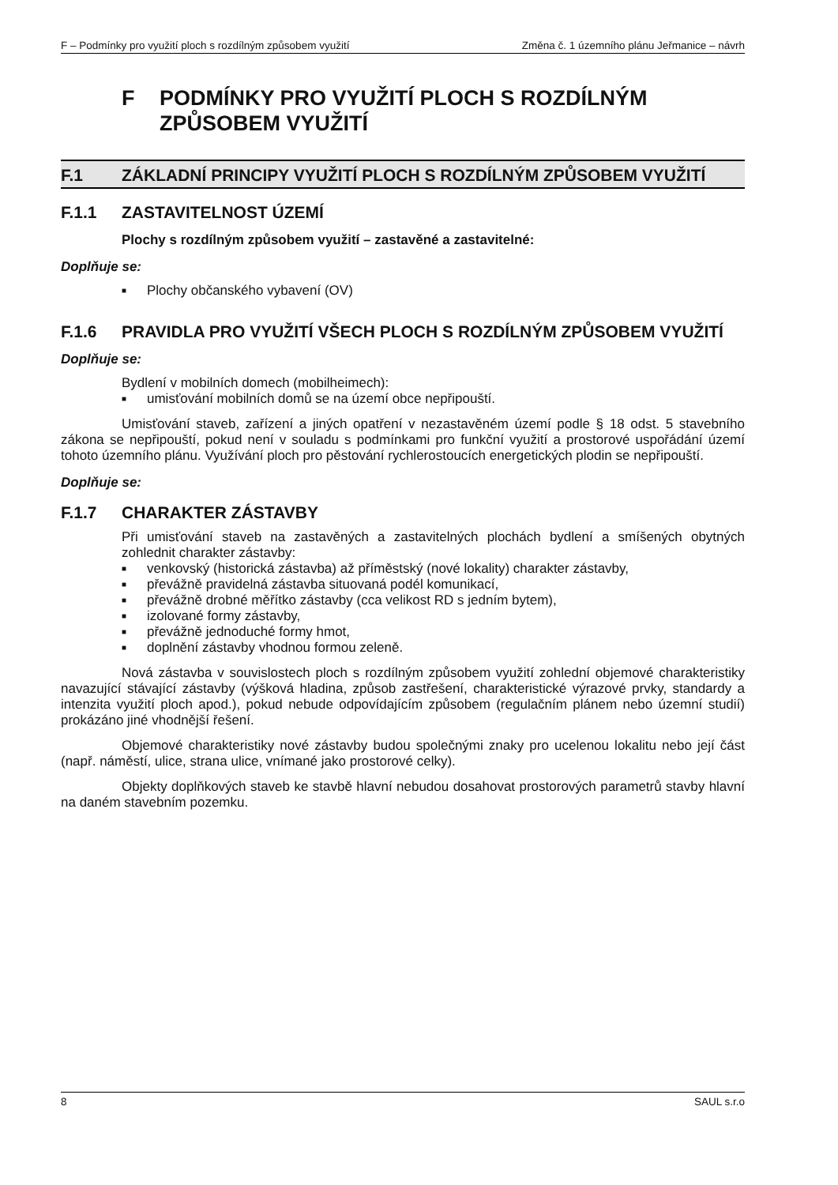F – Podmínky pro využití ploch s rozdílným způsobem využití Změna č. 1 územního plánu Jeřmanice – návrh
F PODMÍNKY PRO VYUŽITÍ PLOCH S ROZDÍLNÝM ZPŮSOBEM VYUŽITÍ
F.1 ZÁKLADNÍ PRINCIPY VYUŽITÍ PLOCH S ROZDÍLNÝM ZPŮSOBEM VYUŽITÍ
F.1.1 ZASTAVITELNOST ÚZEMÍ
Plochy s rozdílným způsobem využití – zastavěné a zastavitelné:
Doplňuje se:
■ Plochy občanského vybavení (OV)
F.1.6 PRAVIDLA PRO VYUŽITÍ VŠECH PLOCH S ROZDÍLNÝM ZPŮSOBEM VYUŽITÍ
Doplňuje se:
Bydlení v mobilních domech (mobilheimech):
■ umisťování mobilních domů se na území obce nepřipouští.
Umisťování staveb, zařízení a jiných opatření v nezastavěném území podle § 18 odst. 5 stavebního zákona se nepřipouští, pokud není v souladu s podmínkami pro funkční využití a prostorové uspořádání území tohoto územního plánu. Využívání ploch pro pěstování rychlerostoucích energetických plodin se nepřipouští.
Doplňuje se:
F.1.7 CHARAKTER ZÁSTAVBY
Při umisťování staveb na zastavěných a zastavitelných plochách bydlení a smíšených obytných zohlednit charakter zástavby:
■ venkovský (historická zástavba) až příměstský (nové lokality) charakter zástavby,
■ převážně pravidelná zástavba situovaná podél komunikací,
■ převážně drobné měřítko zástavby (cca velikost RD s jedním bytem),
■ izolované formy zástavby,
■ převážně jednoduché formy hmot,
■ doplnění zástavby vhodnou formou zeleně.
Nová zástavba v souvislostech ploch s rozdílným způsobem využití zohlední objemové charakteristiky navazující stávající zástavby (výšková hladina, způsob zastřešení, charakteristické výrazové prvky, standardy a intenzita využití ploch apod.), pokud nebude odpovídajícím způsobem (regulačním plánem nebo územní studií) prokázáno jiné vhodnější řešení.
Objemové charakteristiky nové zástavby budou společnými znaky pro ucelenou lokalitu nebo její část (např. náměstí, ulice, strana ulice, vnímané jako prostorové celky).
Objekty doplňkových staveb ke stavbě hlavní nebudou dosahovat prostorových parametrů stavby hlavní na daném stavebním pozemku.
8 SAUL s.r.o